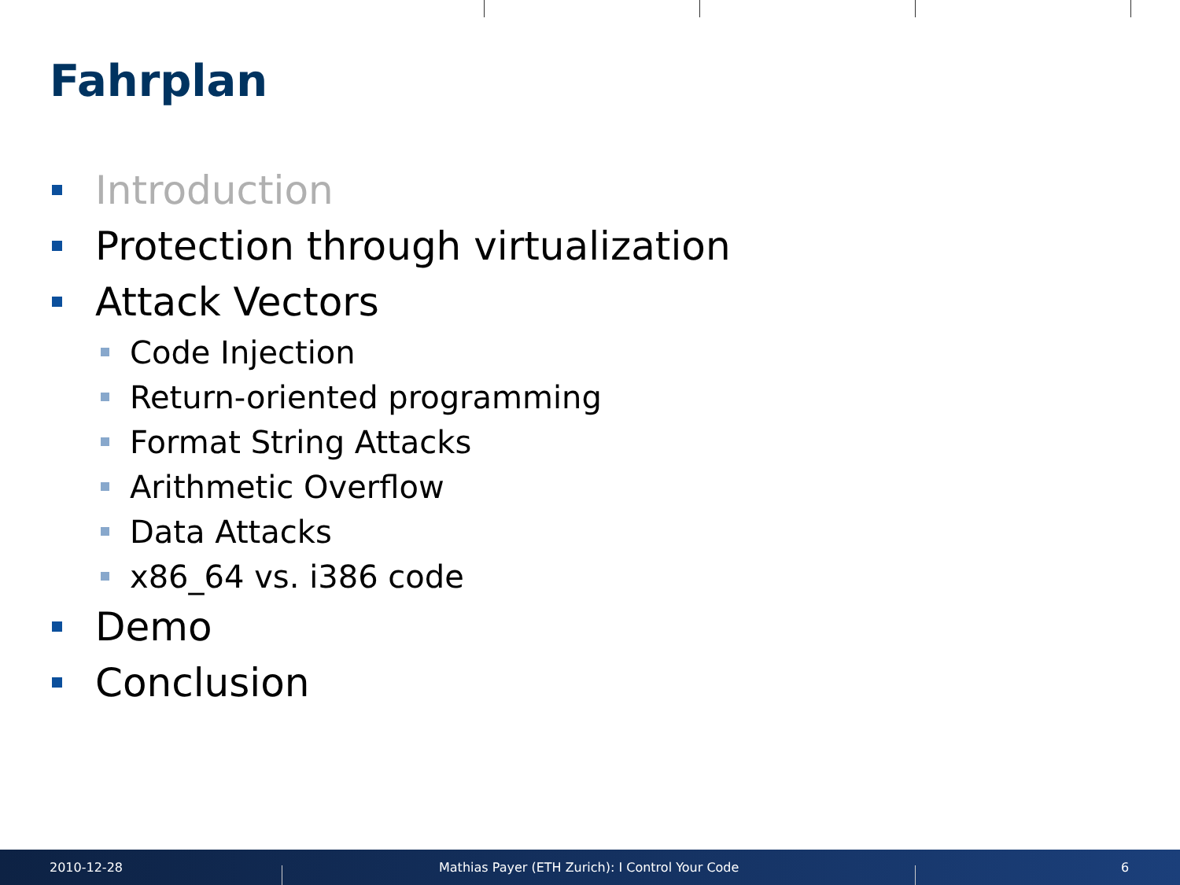Fahrplan
Introduction
Protection through virtualization
Attack Vectors
Code Injection
Return-oriented programming
Format String Attacks
Arithmetic Overflow
Data Attacks
x86_64 vs. i386 code
Demo
Conclusion
2010-12-28
Mathias Payer (ETH Zurich): I Control Your Code
6